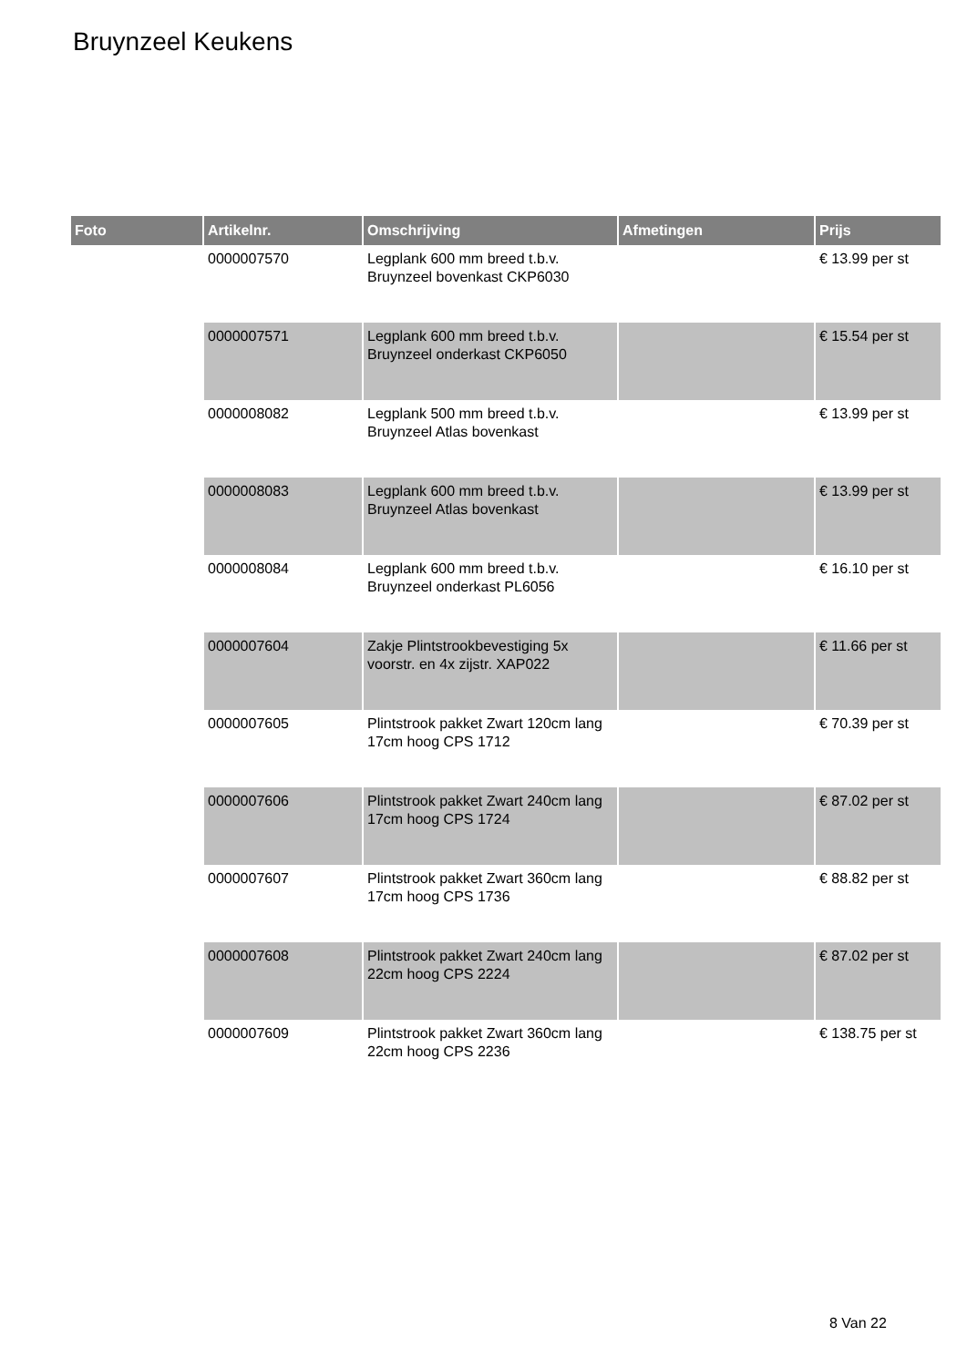Bruynzeel Keukens
| Foto | Artikelnr. | Omschrijving | Afmetingen | Prijs |
| --- | --- | --- | --- | --- |
| | 0000007570 | Legplank 600 mm breed t.b.v. Bruynzeel bovenkast CKP6030 | | € 13.99 per st |
| | 0000007571 | Legplank 600 mm breed t.b.v. Bruynzeel onderkast CKP6050 | | € 15.54 per st |
| | 0000008082 | Legplank 500 mm breed t.b.v. Bruynzeel Atlas bovenkast | | € 13.99 per st |
| | 0000008083 | Legplank 600 mm breed t.b.v. Bruynzeel Atlas bovenkast | | € 13.99 per st |
| | 0000008084 | Legplank 600 mm breed t.b.v. Bruynzeel onderkast PL6056 | | € 16.10 per st |
| | 0000007604 | Zakje Plintstrookbevestiging 5x voorstr. en 4x zijstr. XAP022 | | € 11.66 per st |
| | 0000007605 | Plintstrook pakket Zwart 120cm lang 17cm hoog CPS 1712 | | € 70.39 per st |
| | 0000007606 | Plintstrook pakket Zwart 240cm lang 17cm hoog CPS 1724 | | € 87.02 per st |
| | 0000007607 | Plintstrook pakket Zwart 360cm lang 17cm hoog CPS 1736 | | € 88.82 per st |
| | 0000007608 | Plintstrook pakket Zwart 240cm lang 22cm hoog CPS 2224 | | € 87.02 per st |
| | 0000007609 | Plintstrook pakket Zwart 360cm lang 22cm hoog CPS 2236 | | € 138.75 per st |
8 Van 22